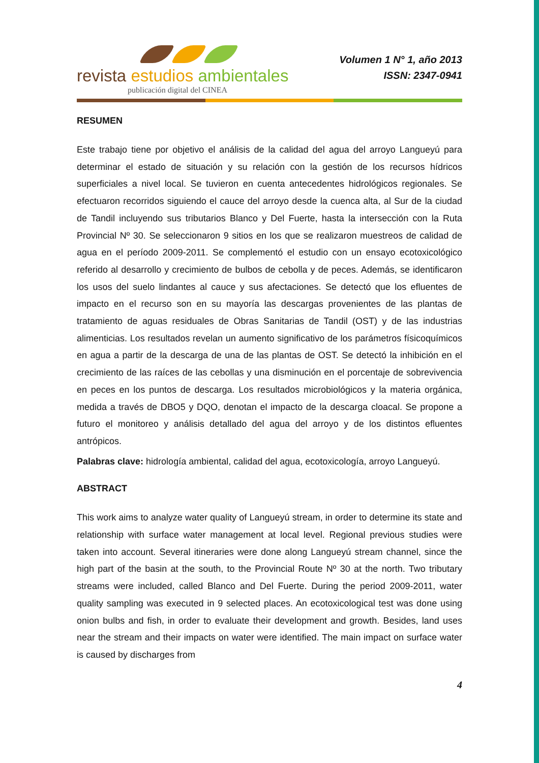revista estudios ambientales
publicación digital del CINEA
Volumen 1 N° 1, año 2013
ISSN: 2347-0941
RESUMEN
Este trabajo tiene por objetivo el análisis de la calidad del agua del arroyo Langueyú para determinar el estado de situación y su relación con la gestión de los recursos hídricos superficiales a nivel local. Se tuvieron en cuenta antecedentes hidrológicos regionales. Se efectuaron recorridos siguiendo el cauce del arroyo desde la cuenca alta, al Sur de la ciudad de Tandil incluyendo sus tributarios Blanco y Del Fuerte, hasta la intersección con la Ruta Provincial Nº 30. Se seleccionaron 9 sitios en los que se realizaron muestreos de calidad de agua en el período 2009-2011. Se complementó el estudio con un ensayo ecotoxicológico referido al desarrollo y crecimiento de bulbos de cebolla y de peces. Además, se identificaron los usos del suelo lindantes al cauce y sus afectaciones. Se detectó que los efluentes de impacto en el recurso son en su mayoría las descargas provenientes de las plantas de tratamiento de aguas residuales de Obras Sanitarias de Tandil (OST) y de las industrias alimenticias. Los resultados revelan un aumento significativo de los parámetros físicoquímicos en agua a partir de la descarga de una de las plantas de OST. Se detectó la inhibición en el crecimiento de las raíces de las cebollas y una disminución en el porcentaje de sobrevivencia en peces en los puntos de descarga. Los resultados microbiológicos y la materia orgánica, medida a través de DBO5 y DQO, denotan el impacto de la descarga cloacal. Se propone a futuro el monitoreo y análisis detallado del agua del arroyo y de los distintos efluentes antrópicos.
Palabras clave: hidrología ambiental, calidad del agua, ecotoxicología, arroyo Langueyú.
ABSTRACT
This work aims to analyze water quality of Langueyú stream, in order to determine its state and relationship with surface water management at local level. Regional previous studies were taken into account. Several itineraries were done along Langueyú stream channel, since the high part of the basin at the south, to the Provincial Route Nº 30 at the north. Two tributary streams were included, called Blanco and Del Fuerte. During the period 2009-2011, water quality sampling was executed in 9 selected places. An ecotoxicological test was done using onion bulbs and fish, in order to evaluate their development and growth. Besides, land uses near the stream and their impacts on water were identified. The main impact on surface water is caused by discharges from
4